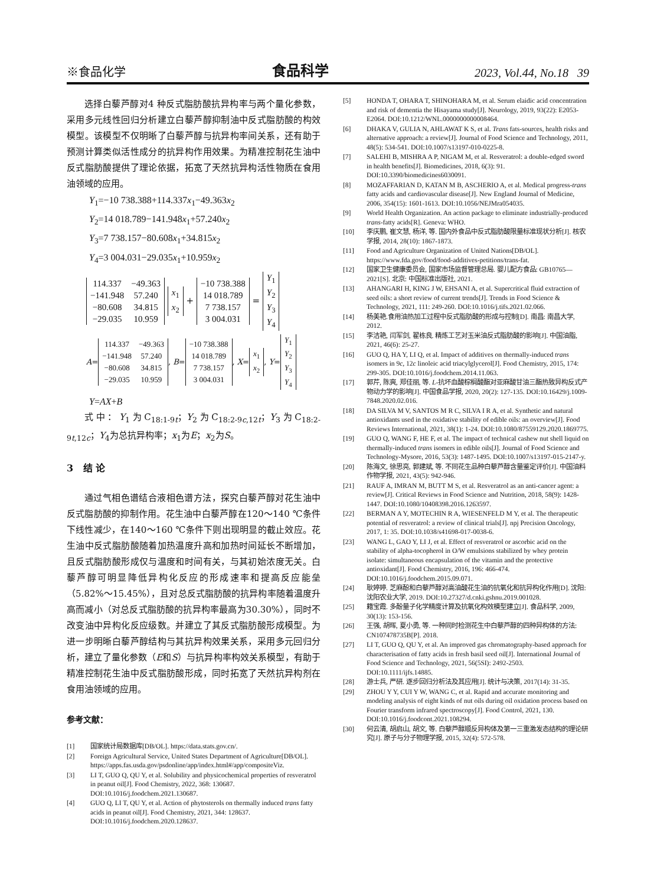※食品化学 食品科学 2023, Vol.44, No.18 39
选择白藜芦醇对4 种反式脂肪酸抗异构率与两个量化参数，采用多元线性回归分析建立白藜芦醇抑制油中反式脂肪酸的构效模型。该模型不仅明晰了白藜芦醇与抗异构率间关系，还有助于预测计算类似活性成分的抗异构作用效果。为精准控制花生油中反式脂肪酸提供了理论依据，拓宽了天然抗异构活性物质在食用油领域的应用。
Y<sub>1</sub>=−10 738.388+114.337x<sub>1</sub>−49.363x<sub>2</sub>
Y<sub>2</sub>=14 018.789−141.948x<sub>1</sub>+57.240x<sub>2</sub>
Y<sub>3</sub>=7 738.157−80.608x<sub>1</sub>+34.815x<sub>2</sub>
Y<sub>4</sub>=3 004.031−29.035x<sub>1</sub>+10.959x<sub>2</sub>
| 114.337 | −49.363 |
| −141.948 | 57.240 |
| −80.608 | 34.815 |
| −29.035 | 10.959 |
| x<sub>1</sub> |
| x<sub>2</sub> |
+
| −10 738.388 |
| 14 018.789 |
| 7 738.157 |
| 3 004.031 |
=
| Y<sub>1</sub> |
| Y<sub>2</sub> |
| Y<sub>3</sub> |
| Y<sub>4</sub> |
A=
| 114.337 | −49.363 |
| −141.948 | 57.240 |
| −80.608 | 34.815 |
| −29.035 | 10.959 |
, B=
| −10 738.388 |
| 14 018.789 |
| 7 738.157 |
| 3 004.031 |
, X=
| x<sub>1</sub> |
| x<sub>2</sub> |
, Y=
| Y<sub>1</sub> |
| Y<sub>2</sub> |
| Y<sub>3</sub> |
| Y<sub>4</sub> |
Y=AX+B
式中：Y<sub>1</sub>为C<sub>18:1-9t</sub>；Y<sub>2</sub>为C<sub>18:2-9c,12t</sub>；Y<sub>3</sub>为C<sub>18:2-9t,12c</sub>；Y<sub>4</sub>为总抗异构率；x<sub>1</sub>为E；x<sub>2</sub>为S。
3 结 论
通过气相色谱结合液相色谱方法，探究白藜芦醇对花生油中反式脂肪酸的抑制作用。花生油中白藜芦醇在120～140 ℃条件下线性减少，在140～160 ℃条件下则出现明显的截止效应。花生油中反式脂肪酸随着加热温度升高和加热时间延长不断增加，且反式脂肪酸形成仅与温度和时间有关，与其初始浓度无关。白藜芦醇可明显降低异构化反应的形成速率和提高反应能垒（5.82%～15.45%），且对总反式脂肪酸的抗异构率随着温度升高而减小（对总反式脂肪酸的抗异构率最高为30.30%），同时不改变油中异构化反应级数。并建立了其反式脂肪酸形成模型。为进一步明晰白藜芦醇结构与其抗异构效果关系，采用多元回归分析，建立了量化参数（E和S）与抗异构率构效关系模型，有助于精准控制花生油中反式脂肪酸形成，同时拓宽了天然抗异构剂在食用油领域的应用。
参考文献：
[1] 国家统计局数据库[DB/OL]. https://data.stats.gov.cn/.
[2] Foreign Agricultural Service, United States Department of Agriculture[DB/OL]. https://apps.fas.usda.gov/psdonline/app/index.html#/app/compositeViz.
[3] LI T, GUO Q, QU Y, et al. Solubility and physicochemical properties of resveratrol in peanut oil[J]. Food Chemistry, 2022, 368: 130687. DOI:10.1016/j.foodchem.2021.130687.
[4] GUO Q, LI T, QU Y, et al. Action of phytosterols on thermally induced trans fatty acids in peanut oil[J]. Food Chemistry, 2021, 344: 128637. DOI:10.1016/j.foodchem.2020.128637.
[5] HONDA T, OHARA T, SHINOHARA M, et al. Serum elaidic acid concentration and risk of dementia the Hisayama study[J]. Neurology, 2019, 93(22): E2053-E2064. DOI:10.1212/WNL.0000000000008464.
[6] DHAKA V, GULIA N, AHLAWAT K S, et al. Trans fats-sources, health risks and alternative approach: a review[J]. Journal of Food Science and Technology, 2011, 48(5): 534-541. DOI:10.1007/s13197-010-0225-8.
[7] SALEHI B, MISHRA A P, NIGAM M, et al. Resveratrol: a double-edged sword in health benefits[J]. Biomedicines, 2018, 6(3): 91. DOI:10.3390/biomedicines6030091.
[8] MOZAFFARIAN D, KATAN M B, ASCHERIO A, et al. Medical progress-trans fatty acids and cardiovascular disease[J]. New England Journal of Medicine, 2006, 354(15): 1601-1613. DOI:10.1056/NEJMra054035.
[9] World Health Organization. An action package to eliminate industrially-produced trans-fatty acids[R]. Geneva: WHO.
[10] 李庆鹏, 崔文慧, 杨洋, 等. 国内外食品中反式脂肪酸限量标准现状分析[J]. 核农学报, 2014, 28(10): 1867-1873.
[11] Food and Agriculture Organization of United Nations[DB/OL]. https://www.fda.gov/food/food-additives-petitions/trans-fat.
[12] 国家卫生健康委员会, 国家市场监督管理总局. 婴儿配方食品: GB10765—2021[S]. 北京: 中国标准出版社, 2021.
[13] AHANGARI H, KING J W, EHSANI A, et al. Supercritical fluid extraction of seed oils: a short review of current trends[J]. Trends in Food Science & Technology, 2021, 111: 249-260. DOI:10.1016/j.tifs.2021.02.066.
[14] 杨美艳.食用油热加工过程中反式脂肪酸的形成与控制[D]. 南昌: 南昌大学, 2012.
[15] 李洁艳, 闫军剑, 翟栋良. 精炼工艺对玉米油反式脂肪酸的影响[J]. 中国油脂, 2021, 46(6): 25-27.
[16] GUO Q, HA Y, LI Q, et al. Impact of additives on thermally-induced trans isomers in 9c, 12c linoleic acid triacylglycerol[J]. Food Chemistry, 2015, 174: 299-305. DOI:10.1016/j.foodchem.2014.11.063.
[17] 郭芹, 陈爽, 郑佳丽, 等. L-抗坏血酸棕榈酸酯对亚麻酸甘油三酯热致异构反式产物动力学的影响[J]. 中国食品学报, 2020, 20(2): 127-135. DOI:10.16429/j.1009-7848.2020.02.016.
[18] DA SILVA M V, SANTOS M R C, SILVA I R A, et al. Synthetic and natural antioxidants used in the oxidative stability of edible oils: an overview[J]. Food Reviews International, 2021, 38(1): 1-24. DOI:10.1080/87559129.2020.1869775.
[19] GUO Q, WANG F, HE F, et al. The impact of technical cashew nut shell liquid on thermally-induced trans isomers in edible oils[J]. Journal of Food Science and Technology-Mysore, 2016, 53(3): 1487-1495. DOI:10.1007/s13197-015-2147-y.
[20] 陈海文, 徐思亮, 郭建斌, 等. 不同花生品种白藜芦醇含量鉴定评价[J]. 中国油料作物学报, 2021, 43(5): 942-946.
[21] RAUF A, IMRAN M, BUTT M S, et al. Resveratrol as an anti-cancer agent: a review[J]. Critical Reviews in Food Science and Nutrition, 2018, 58(9): 1428-1447. DOI:10.1080/10408398.2016.1263597.
[22] BERMAN A Y, MOTECHIN R A, WIESENFELD M Y, et al. The therapeutic potential of resveratrol: a review of clinical trials[J]. npj Precision Oncology, 2017, 1: 35. DOI:10.1038/s41698-017-0038-6.
[23] WANG L, GAO Y, LI J, et al. Effect of resveratrol or ascorbic acid on the stability of alpha-tocopherol in O/W emulsions stabilized by whey protein isolate: simultaneous encapsulation of the vitamin and the protective antioxidant[J]. Food Chemistry, 2016, 196: 466-474. DOI:10.1016/j.foodchem.2015.09.071.
[24] 耿婷婷. 芝麻酚和白藜芦醇对高油酸花生油的抗氧化和抗异构化作用[D]. 沈阳: 沈阳农业大学, 2019. DOI:10.27327/d.cnki.gshnu.2019.001028.
[25] 籍宝霞. 多酚量子化学精度计算及抗氧化构效模型建立[J]. 食品科学, 2009, 30(13): 153-156.
[26] 王强, 胡晖, 夏小勇, 等. 一种同时检测花生中白藜芦醇的四种异构体的方法: CN107478735B[P]. 2018.
[27] LI T, GUO Q, QU Y, et al. An improved gas chromatography-based approach for characterisation of fatty acids in fresh basil seed oil[J]. International Journal of Food Science and Technology, 2021, 56(5SI): 2492-2503. DOI:10.1111/ijfs.14885.
[28] 游士兵, 严研. 逐步回归分析法及其应用[J]. 统计与决策, 2017(14): 31-35.
[29] ZHOU Y Y, CUI Y W, WANG C, et al. Rapid and accurate monitoring and modeling analysis of eight kinds of nut oils during oil oxidation process based on Fourier transform infrared spectroscopy[J]. Food Control, 2021, 130. DOI:10.1016/j.foodcont.2021.108294.
[30] 何云清, 胡启山, 胡文, 等. 白藜芦醇顺反异构体及第一三重激发态结构的理论研究[J]. 原子与分子物理学报, 2015, 32(4): 572-578.